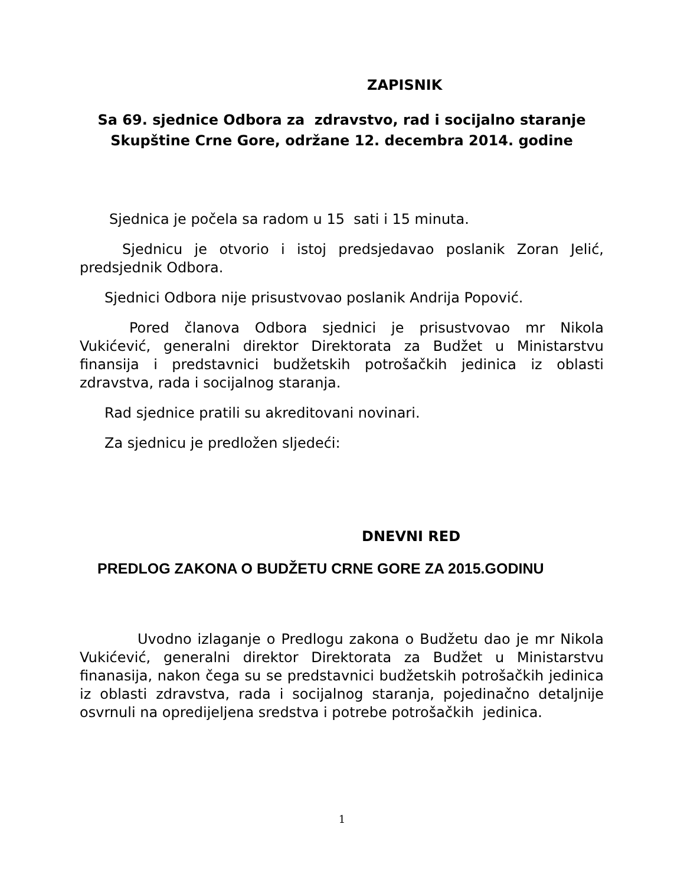ZAPISNIK
Sa 69. sjednice Odbora za zdravstvo, rad i socijalno staranje Skupštine Crne Gore, održane 12. decembra 2014. godine
Sjednica je počela sa radom u 15 sati i 15 minuta.
Sjednicu je otvorio i istoj predsjedavao poslanik Zoran Jelić, predsjednik Odbora.
Sjednici Odbora nije prisustvovao poslanik Andrija Popović.
Pored članova Odbora sjednici je prisustvovao mr Nikola Vukićević, generalni direktor Direktorata za Budžet u Ministarstvu finansija i predstavnici budžetskih potrošačkih jedinica iz oblasti zdravstva, rada i socijalnog staranja.
Rad sjednice pratili su akreditovani novinari.
Za sjednicu je predložen sljedeći:
DNEVNI RED
PREDLOG ZAKONA O BUDŽETU CRNE GORE ZA 2015.GODINU
Uvodno izlaganje o Predlogu zakona o Budžetu dao je mr Nikola Vukićević, generalni direktor Direktorata za Budžet u Ministarstvu finanasija, nakon čega su se predstavnici budžetskih potrošačkih jedinica iz oblasti zdravstva, rada i socijalnog staranja, pojedinačno detaljnije osvrnuli na opredijeljena sredstva i potrebe potrošačkih jedinica.
1